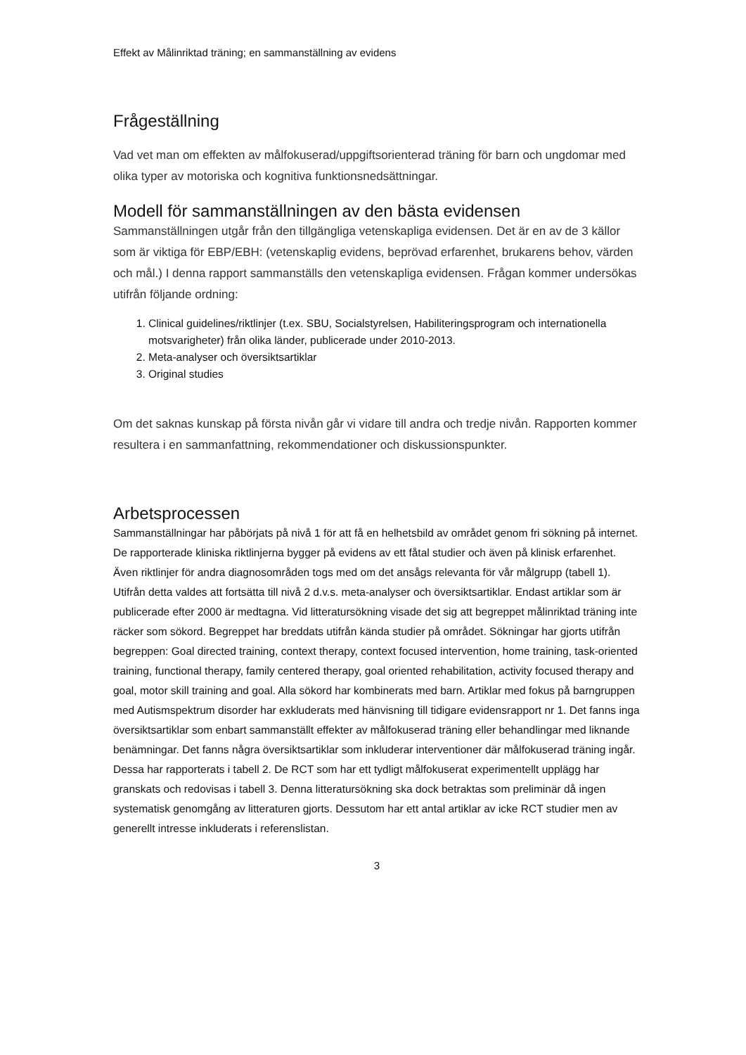Effekt av Målinriktad träning; en sammanställning av evidens
Frågeställning
Vad vet man om effekten av målfokuserad/uppgiftsorienterad träning för barn och ungdomar med olika typer av motoriska och kognitiva funktionsnedsättningar.
Modell för sammanställningen av den bästa evidensen
Sammanställningen utgår från den tillgängliga vetenskapliga evidensen. Det är en av de 3 källor som är viktiga för EBP/EBH: (vetenskaplig evidens, beprövad erfarenhet, brukarens behov, värden och mål.) I denna rapport sammanställs den vetenskapliga evidensen. Frågan kommer undersökas utifrån följande ordning:
1. Clinical guidelines/riktlinjer (t.ex. SBU, Socialstyrelsen, Habiliteringsprogram och internationella motsvarigheter) från olika länder, publicerade under 2010-2013.
2. Meta-analyser och översiktsartiklar
3. Original studies
Om det saknas kunskap på första nivån går vi vidare till andra och tredje nivån. Rapporten kommer resultera i en sammanfattning, rekommendationer och diskussionspunkter.
Arbetsprocessen
Sammanställningar har påbörjats på nivå 1 för att få en helhetsbild av området genom fri sökning på internet. De rapporterade kliniska riktlinjerna bygger på evidens av ett fåtal studier och även på klinisk erfarenhet. Även riktlinjer för andra diagnosområden togs med om det ansågs relevanta för vår målgrupp (tabell 1). Utifrån detta valdes att fortsätta till nivå 2 d.v.s. meta-analyser och översiktsartiklar. Endast artiklar som är publicerade efter 2000 är medtagna. Vid litteratursökning visade det sig att begreppet målinriktad träning inte räcker som sökord. Begreppet har breddats utifrån kända studier på området. Sökningar har gjorts utifrån begreppen: Goal directed training, context therapy, context focused intervention, home training, task-oriented training, functional therapy, family centered therapy, goal oriented rehabilitation, activity focused therapy and goal, motor skill training and goal. Alla sökord har kombinerats med barn. Artiklar med fokus på barngruppen med Autismspektrum disorder har exkluderats med hänvisning till tidigare evidensrapport nr 1. Det fanns inga översiktsartiklar som enbart sammanställt effekter av målfokuserad träning eller behandlingar med liknande benämningar. Det fanns några översiktsartiklar som inkluderar interventioner där målfokuserad träning ingår. Dessa har rapporterats i tabell 2. De RCT som har ett tydligt målfokuserat experimentellt upplägg har granskats och redovisas i tabell 3. Denna litteratursökning ska dock betraktas som preliminär då ingen systematisk genomgång av litteraturen gjorts. Dessutom har ett antal artiklar av icke RCT studier men av generellt intresse inkluderats i referenslistan.
3